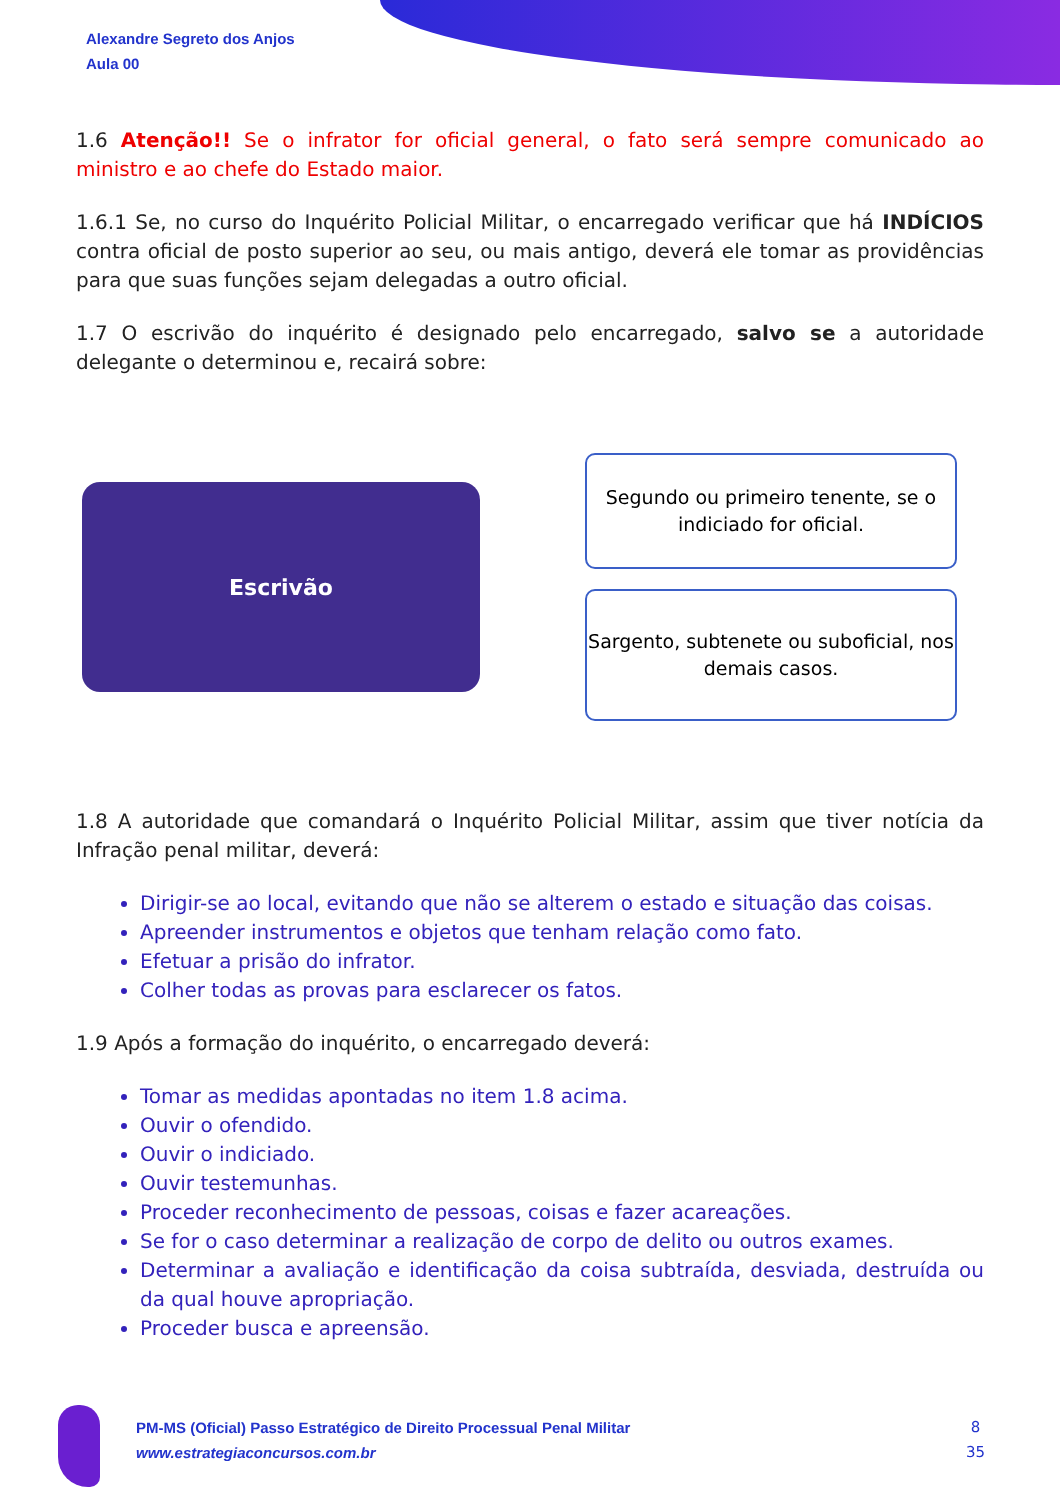Alexandre Segreto dos Anjos
Aula 00
1.6 Atenção!! Se o infrator for oficial general, o fato será sempre comunicado ao ministro e ao chefe do Estado maior.
1.6.1 Se, no curso do Inquérito Policial Militar, o encarregado verificar que há INDÍCIOS contra oficial de posto superior ao seu, ou mais antigo, deverá ele tomar as providências para que suas funções sejam delegadas a outro oficial.
1.7 O escrivão do inquérito é designado pelo encarregado, salvo se a autoridade delegante o determinou e, recairá sobre:
Escrivão
Segundo ou primeiro tenente, se o indiciado for oficial.
Sargento, subtenete ou suboficial, nos demais casos.
1.8 A autoridade que comandará o Inquérito Policial Militar, assim que tiver notícia da Infração penal militar, deverá:
Dirigir-se ao local, evitando que não se alterem o estado e situação das coisas.
Apreender instrumentos e objetos que tenham relação como fato.
Efetuar a prisão do infrator.
Colher todas as provas para esclarecer os fatos.
1.9 Após a formação do inquérito, o encarregado deverá:
Tomar as medidas apontadas no item 1.8 acima.
Ouvir o ofendido.
Ouvir o indiciado.
Ouvir testemunhas.
Proceder reconhecimento de pessoas, coisas e fazer acareações.
Se for o caso determinar a realização de corpo de delito ou outros exames.
Determinar a avaliação e identificação da coisa subtraída, desviada, destruída ou da qual houve apropriação.
Proceder busca e apreensão.
PM-MS (Oficial) Passo Estratégico de Direito Processual Penal Militar
www.estrategiaconcursos.com.br
8
35